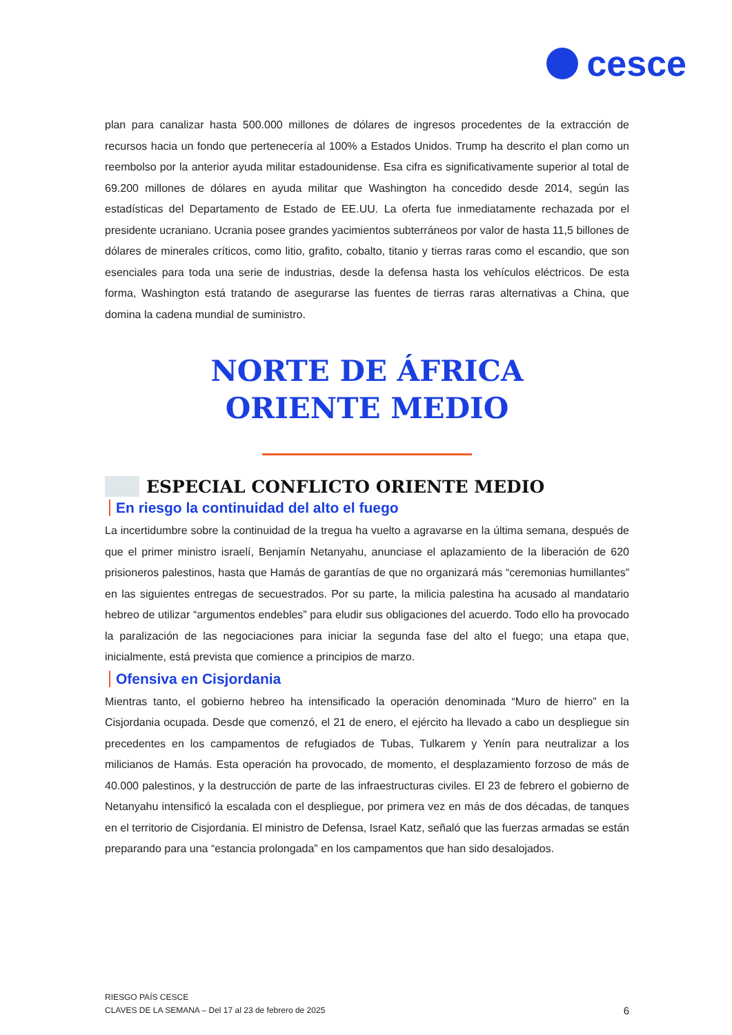cesce
plan para canalizar hasta 500.000 millones de dólares de ingresos procedentes de la extracción de recursos hacia un fondo que pertenecería al 100% a Estados Unidos. Trump ha descrito el plan como un reembolso por la anterior ayuda militar estadounidense. Esa cifra es significativamente superior al total de 69.200 millones de dólares en ayuda militar que Washington ha concedido desde 2014, según las estadísticas del Departamento de Estado de EE.UU. La oferta fue inmediatamente rechazada por el presidente ucraniano. Ucrania posee grandes yacimientos subterráneos por valor de hasta 11,5 billones de dólares de minerales críticos, como litio, grafito, cobalto, titanio y tierras raras como el escandio, que son esenciales para toda una serie de industrias, desde la defensa hasta los vehículos eléctricos. De esta forma, Washington está tratando de asegurarse las fuentes de tierras raras alternativas a China, que domina la cadena mundial de suministro.
NORTE DE ÁFRICA
ORIENTE MEDIO
ESPECIAL CONFLICTO ORIENTE MEDIO
En riesgo la continuidad del alto el fuego
La incertidumbre sobre la continuidad de la tregua ha vuelto a agravarse en la última semana, después de que el primer ministro israelí, Benjamín Netanyahu, anunciase el aplazamiento de la liberación de 620 prisioneros palestinos, hasta que Hamás de garantías de que no organizará más “ceremonias humillantes” en las siguientes entregas de secuestrados. Por su parte, la milicia palestina ha acusado al mandatario hebreo de utilizar “argumentos endebles” para eludir sus obligaciones del acuerdo. Todo ello ha provocado la paralización de las negociaciones para iniciar la segunda fase del alto el fuego; una etapa que, inicialmente, está prevista que comience a principios de marzo.
Ofensiva en Cisjordania
Mientras tanto, el gobierno hebreo ha intensificado la operación denominada “Muro de hierro” en la Cisjordania ocupada. Desde que comenzó, el 21 de enero, el ejército ha llevado a cabo un despliegue sin precedentes en los campamentos de refugiados de Tubas, Tulkarem y Yenín para neutralizar a los milicianos de Hamás. Esta operación ha provocado, de momento, el desplazamiento forzoso de más de 40.000 palestinos, y la destrucción de parte de las infraestructuras civiles. El 23 de febrero el gobierno de Netanyahu intensificó la escalada con el despliegue, por primera vez en más de dos décadas, de tanques en el territorio de Cisjordania. El ministro de Defensa, Israel Katz, señaló que las fuerzas armadas se están preparando para una “estancia prolongada” en los campamentos que han sido desalojados.
RIESGO PAÍS CESCE
CLAVES DE LA SEMANA – Del 17 al 23 de febrero de 2025
6